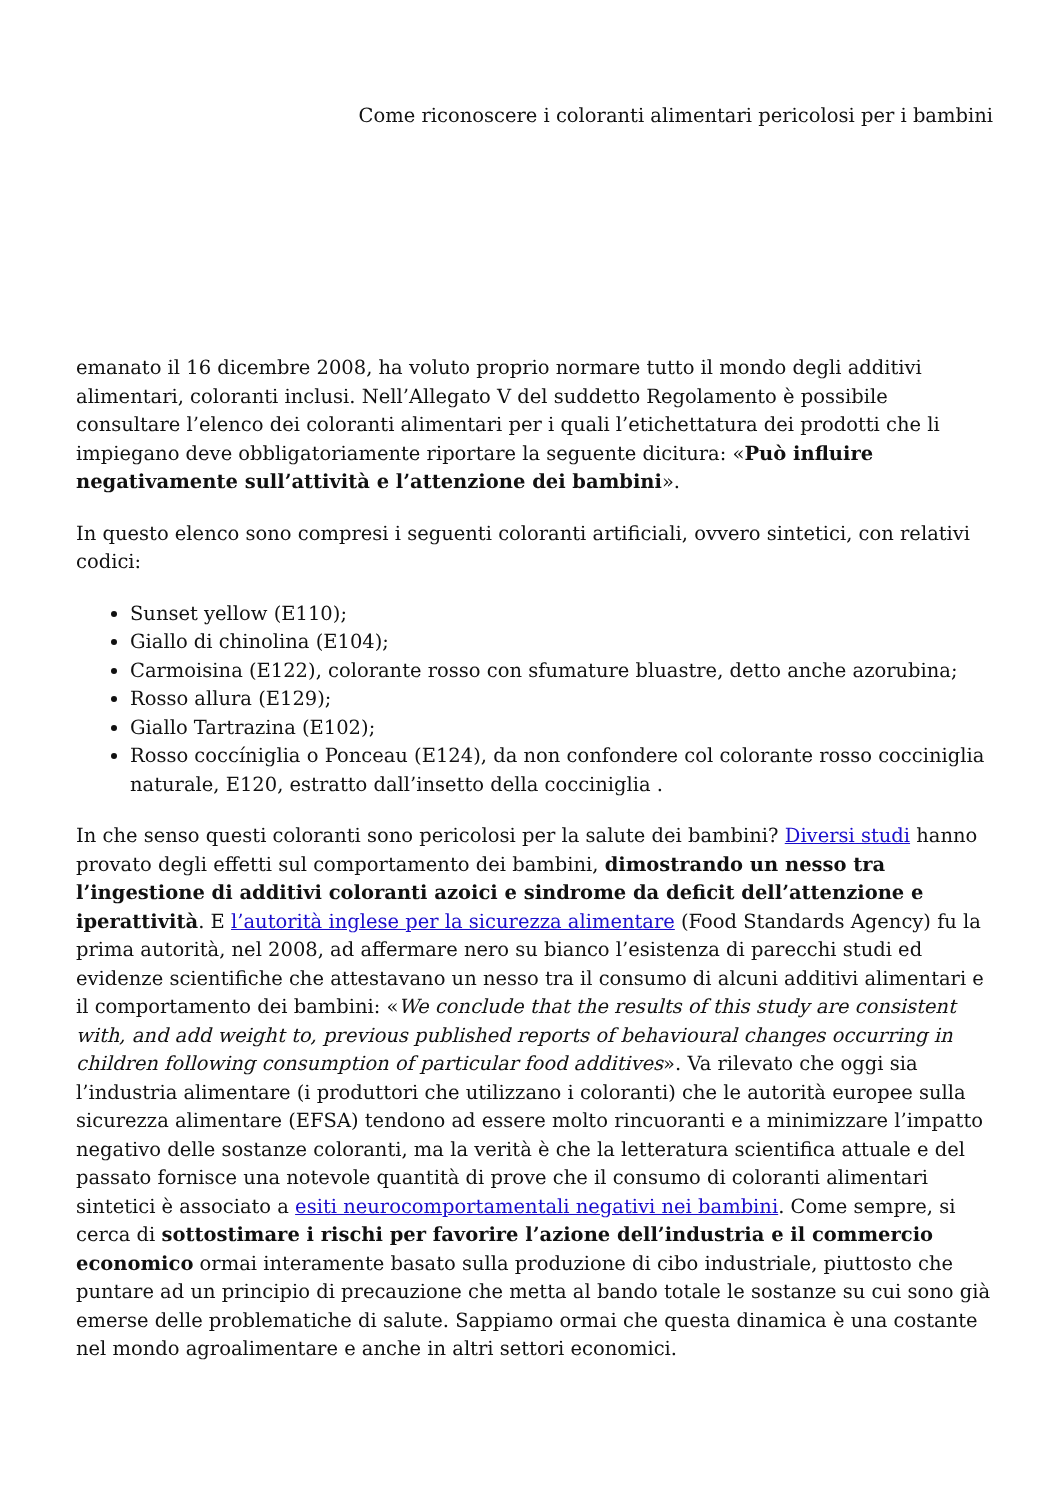Come riconoscere i coloranti alimentari pericolosi per i bambini
emanato il 16 dicembre 2008, ha voluto proprio normare tutto il mondo degli additivi alimentari, coloranti inclusi. Nell’Allegato V del suddetto Regolamento è possibile consultare l’elenco dei coloranti alimentari per i quali l’etichettatura dei prodotti che li impiegano deve obbligatoriamente riportare la seguente dicitura: «Può influire negativamente sull’attività e l’attenzione dei bambini».
In questo elenco sono compresi i seguenti coloranti artificiali, ovvero sintetici, con relativi codici:
Sunset yellow (E110);
Giallo di chinolina (E104);
Carmoisina (E122), colorante rosso con sfumature bluastre, detto anche azorubina;
Rosso allura (E129);
Giallo Tartrazina (E102);
Rosso coccíniglia o Ponceau (E124), da non confondere col colorante rosso cocciniglia naturale, E120, estratto dall’insetto della cocciniglia .
In che senso questi coloranti sono pericolosi per la salute dei bambini? Diversi studi hanno provato degli effetti sul comportamento dei bambini, dimostrando un nesso tra l’ingestione di additivi coloranti azoici e sindrome da deficit dell’attenzione e iperattività. E l’autorità inglese per la sicurezza alimentare (Food Standards Agency) fu la prima autorità, nel 2008, ad affermare nero su bianco l’esistenza di parecchi studi ed evidenze scientifiche che attestavano un nesso tra il consumo di alcuni additivi alimentari e il comportamento dei bambini: «We conclude that the results of this study are consistent with, and add weight to, previous published reports of behavioural changes occurring in children following consumption of particular food additives». Va rilevato che oggi sia l’industria alimentare (i produttori che utilizzano i coloranti) che le autorità europee sulla sicurezza alimentare (EFSA) tendono ad essere molto rincuoranti e a minimizzare l’impatto negativo delle sostanze coloranti, ma la verità è che la letteratura scientifica attuale e del passato fornisce una notevole quantità di prove che il consumo di coloranti alimentari sintetici è associato a esiti neurocomportamentali negativi nei bambini. Come sempre, si cerca di sottostimare i rischi per favorire l’azione dell’industria e il commercio economico ormai interamente basato sulla produzione di cibo industriale, piuttosto che puntare ad un principio di precauzione che metta al bando totale le sostanze su cui sono già emerse delle problematiche di salute. Sappiamo ormai che questa dinamica è una costante nel mondo agroalimentare e anche in altri settori economici.